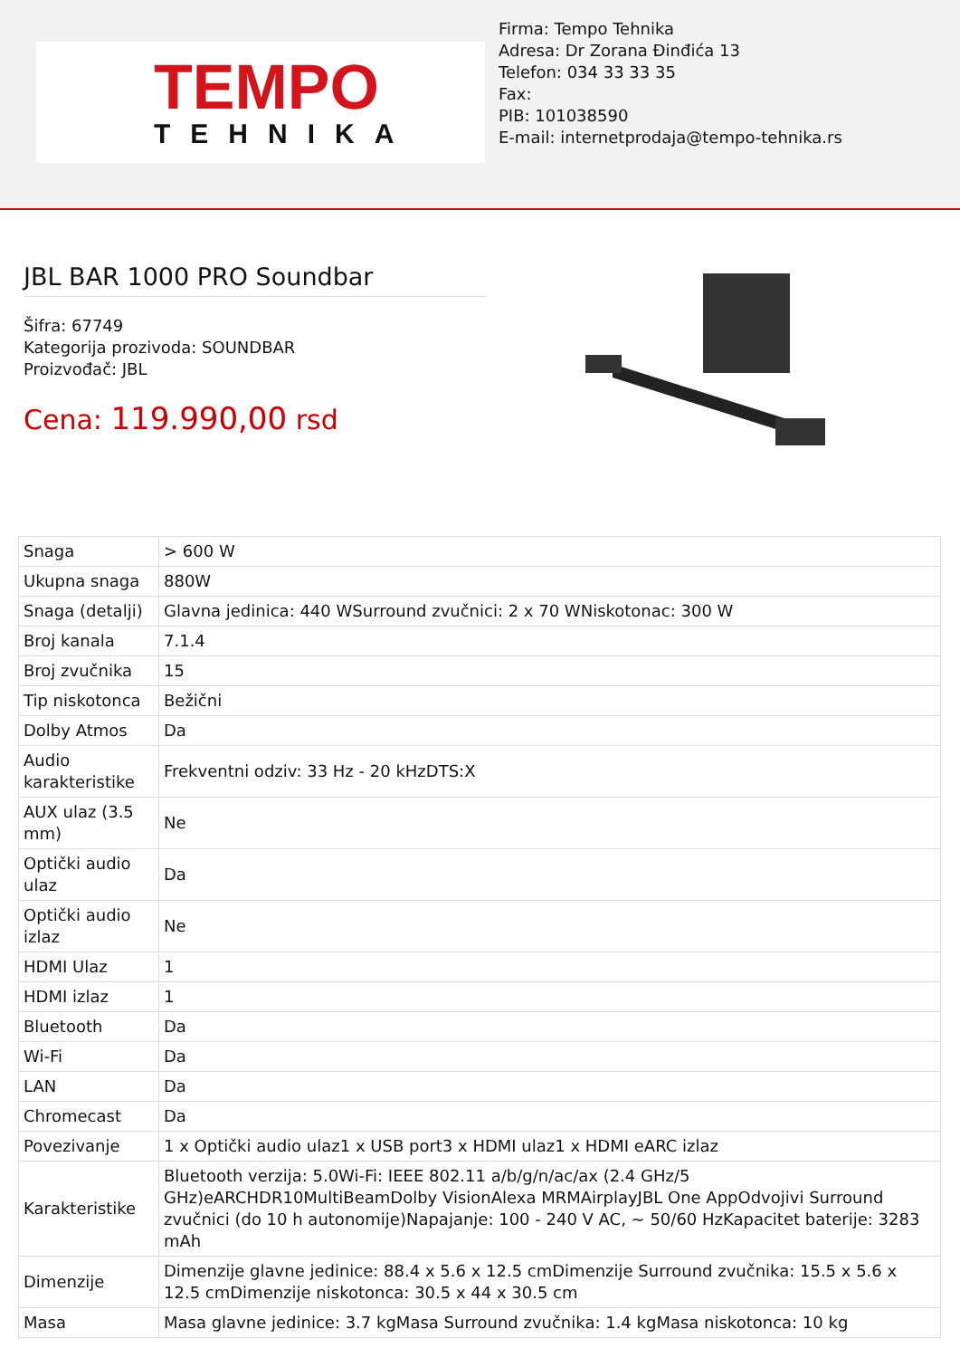TEMPO
TEHNIKA
Firma: Tempo Tehnika
Adresa: Dr Zorana Đinđića 13
Telefon: 034 33 33 35
Fax:
PIB: 101038590
E-mail: internetprodaja@tempo-tehnika.rs
JBL BAR 1000 PRO Soundbar
Šifra: 67749
Kategorija prozivoda: SOUNDBAR
Proizvođač: JBL
Cena: 119.990,00 rsd
| Snaga | > 600 W |
| Ukupna snaga | 880W |
| Snaga (detalji) | Glavna jedinica: 440 WSurround zvučnici: 2 x 70 WNiskotonac: 300 W |
| Broj kanala | 7.1.4 |
| Broj zvučnika | 15 |
| Tip niskotonca | Bežični |
| Dolby Atmos | Da |
| Audio karakteristike | Frekventni odziv: 33 Hz - 20 kHzDTS:X |
| AUX ulaz (3.5 mm) | Ne |
| Optički audio ulaz | Da |
| Optički audio izlaz | Ne |
| HDMI Ulaz | 1 |
| HDMI izlaz | 1 |
| Bluetooth | Da |
| Wi-Fi | Da |
| LAN | Da |
| Chromecast | Da |
| Povezivanje | 1 x Optički audio ulaz1 x USB port3 x HDMI ulaz1 x HDMI eARC izlaz |
| Karakteristike | Bluetooth verzija: 5.0Wi-Fi: IEEE 802.11 a/b/g/n/ac/ax (2.4 GHz/5 GHz)eARCHDR10MultiBeamDolby VisionAlexa MRMAirplayJBL One AppOdvojivi Surround zvučnici (do 10 h autonomije)Napajanje: 100 - 240 V AC, ~ 50/60 HzKapacitet baterije: 3283 mAh |
| Dimenzije | Dimenzije glavne jedinice: 88.4 x 5.6 x 12.5 cmDimenzije Surround zvučnika: 15.5 x 5.6 x 12.5 cmDimenzije niskotonca: 30.5 x 44 x 30.5 cm |
| Masa | Masa glavne jedinice: 3.7 kgMasa Surround zvučnika: 1.4 kgMasa niskotonca: 10 kg |